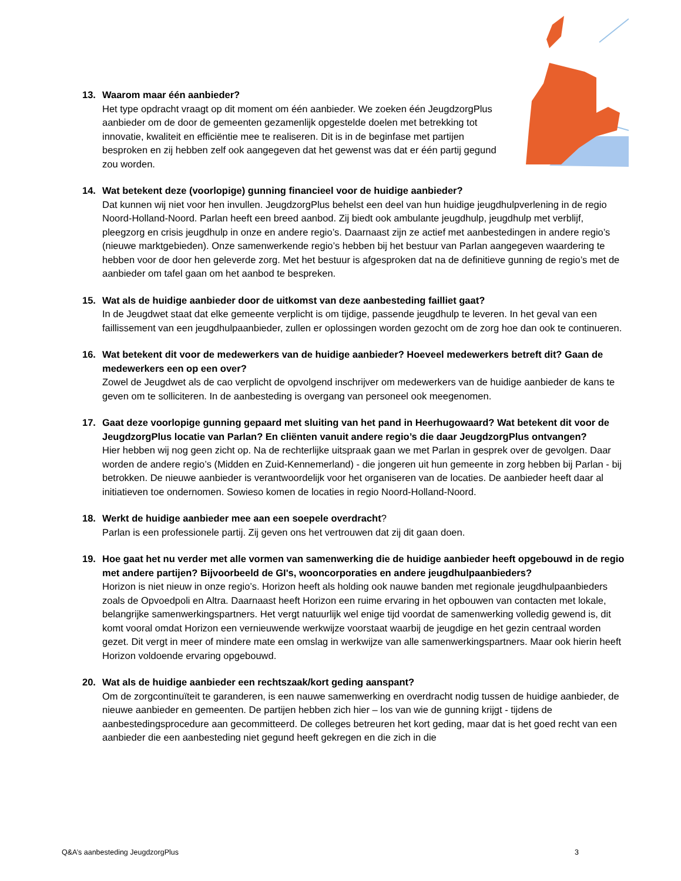13. Waarom maar één aanbieder?
Het type opdracht vraagt op dit moment om één aanbieder. We zoeken één JeugdzorgPlus aanbieder om de door de gemeenten gezamenlijk opgestelde doelen met betrekking tot innovatie, kwaliteit en efficiëntie mee te realiseren. Dit is in de beginfase met partijen besproken en zij hebben zelf ook aangegeven dat het gewenst was dat er één partij gegund zou worden.
14. Wat betekent deze (voorlopige) gunning financieel voor de huidige aanbieder?
Dat kunnen wij niet voor hen invullen. JeugdzorgPlus behelst een deel van hun huidige jeugdhulpverlening in de regio Noord-Holland-Noord. Parlan heeft een breed aanbod. Zij biedt ook ambulante jeugdhulp, jeugdhulp met verblijf, pleegzorg en crisis jeugdhulp in onze en andere regio’s. Daarnaast zijn ze actief met aanbestedingen in andere regio’s (nieuwe marktgebieden). Onze samenwerkende regio’s hebben bij het bestuur van Parlan aangegeven waardering te hebben voor de door hen geleverde zorg. Met het bestuur is afgesproken dat na de definitieve gunning de regio’s met de aanbieder om tafel gaan om het aanbod te bespreken.
15. Wat als de huidige aanbieder door de uitkomst van deze aanbesteding failliet gaat?
In de Jeugdwet staat dat elke gemeente verplicht is om tijdige, passende jeugdhulp te leveren. In het geval van een faillissement van een jeugdhulpaanbieder, zullen er oplossingen worden gezocht om de zorg hoe dan ook te continueren.
16. Wat betekent dit voor de medewerkers van de huidige aanbieder? Hoeveel medewerkers betreft dit? Gaan de medewerkers een op een over?
Zowel de Jeugdwet als de cao verplicht de opvolgend inschrijver om medewerkers van de huidige aanbieder de kans te geven om te solliciteren. In de aanbesteding is overgang van personeel ook meegenomen.
17. Gaat deze voorlopige gunning gepaard met sluiting van het pand in Heerhugowaard? Wat betekent dit voor de JeugdzorgPlus locatie van Parlan? En cliënten vanuit andere regio’s die daar JeugdzorgPlus ontvangen?
Hier hebben wij nog geen zicht op. Na de rechterlijke uitspraak gaan we met Parlan in gesprek over de gevolgen. Daar worden de andere regio’s (Midden en Zuid-Kennemerland) - die jongeren uit hun gemeente in zorg hebben bij Parlan - bij betrokken. De nieuwe aanbieder is verantwoordelijk voor het organiseren van de locaties. De aanbieder heeft daar al initiatieven toe ondernomen. Sowieso komen de locaties in regio Noord-Holland-Noord.
18. Werkt de huidige aanbieder mee aan een soepele overdracht?
Parlan is een professionele partij. Zij geven ons het vertrouwen dat zij dit gaan doen.
19. Hoe gaat het nu verder met alle vormen van samenwerking die de huidige aanbieder heeft opgebouwd in de regio met andere partijen? Bijvoorbeeld de GI's, wooncorporaties en andere jeugdhulpaanbieders?
Horizon is niet nieuw in onze regio’s. Horizon heeft als holding ook nauwe banden met regionale jeugdhulpaanbieders zoals de Opvoedpoli en Altra. Daarnaast heeft Horizon een ruime ervaring in het opbouwen van contacten met lokale, belangrijke samenwerkingspartners. Het vergt natuurlijk wel enige tijd voordat de samenwerking volledig gewend is, dit komt vooral omdat Horizon een vernieuwende werkwijze voorstaat waarbij de jeugdige en het gezin centraal worden gezet. Dit vergt in meer of mindere mate een omslag in werkwijze van alle samenwerkingspartners. Maar ook hierin heeft Horizon voldoende ervaring opgebouwd.
20. Wat als de huidige aanbieder een rechtszaak/kort geding aanspant?
Om de zorgcontinuïteit te garanderen, is een nauwe samenwerking en overdracht nodig tussen de huidige aanbieder, de nieuwe aanbieder en gemeenten. De partijen hebben zich hier – los van wie de gunning krijgt - tijdens de aanbestedingsprocedure aan gecommitteerd. De colleges betreuren het kort geding, maar dat is het goed recht van een aanbieder die een aanbesteding niet gegund heeft gekregen en die zich in die
Q&A’s aanbesteding JeugdzorgPlus 3